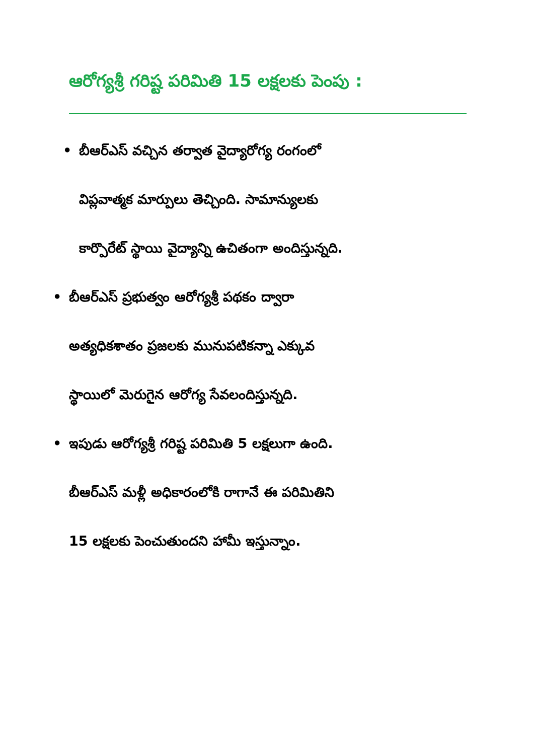ఆరోగ్యశ్రీ గరిష్ట పరిమితి 15 లక్షలకు పెంపు :
• బీఆర్ఎస్ వచ్చిన తర్వాత వైద్యారోగ్య రంగంలో
విప్లవాత్మక మార్పులు తెచ్చింది. సామాన్యులకు
కార్పొరేట్ స్థాయి వైద్యాన్ని ఉచితంగా అందిస్తున్నది.
• బీఆర్ఎస్ ప్రభుత్వం ఆరోగ్యశ్రీ పథకం ద్వారా
అత్యధికశాతం ప్రజలకు మునుపటికన్నా ఎక్కువ
స్థాయిలో మెరుగైన ఆరోగ్య సేవలందిస్తున్నది.
• ఇపుడు ఆరోగ్యశ్రీ గరిష్ట పరిమితి 5 లక్షలుగా ఉంది.
బీఆర్ఎస్ మళ్లీ అధికారంలోకి రాగానే ఈ పరిమితిని
15 లక్షలకు పెంచుతుందని హామీ ఇస్తున్నాం.